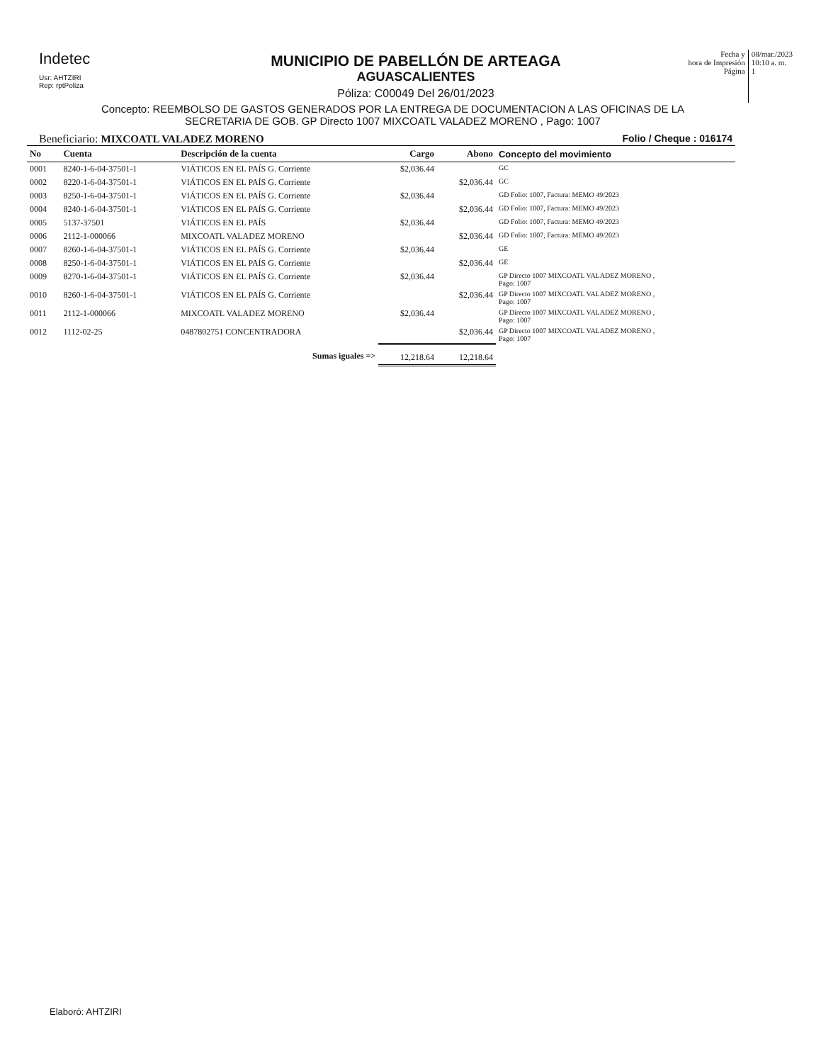Indetec
Usr: AHTZIRI
Rep: rptPoliza
MUNICIPIO DE PABELLÓN DE ARTEAGA
AGUASCALIENTES
Póliza: C00049 Del 26/01/2023
Fecha y
hora de Impresión
Página
08/mar./2023
10:10 a. m.
1
Concepto: REEMBOLSO DE GASTOS GENERADOS POR LA ENTREGA DE DOCUMENTACION A LAS OFICINAS DE LA SECRETARIA DE GOB. GP Directo 1007 MIXCOATL VALADEZ MORENO , Pago: 1007
Beneficiario: MIXCOATL VALADEZ MORENO Folio / Cheque : 016174
| No | Cuenta | Descripción de la cuenta | Cargo | Abono | Concepto del movimiento |
| --- | --- | --- | --- | --- | --- |
| 0001 | 8240-1-6-04-37501-1 | VIÁTICOS EN EL PAÍS G. Corriente | $2,036.44 | | GC |
| 0002 | 8220-1-6-04-37501-1 | VIÁTICOS EN EL PAÍS G. Corriente | | $2,036.44 | GC |
| 0003 | 8250-1-6-04-37501-1 | VIÁTICOS EN EL PAÍS G. Corriente | $2,036.44 | | GD Folio: 1007, Factura: MEMO 49/2023 |
| 0004 | 8240-1-6-04-37501-1 | VIÁTICOS EN EL PAÍS G. Corriente | | $2,036.44 | GD Folio: 1007, Factura: MEMO 49/2023 |
| 0005 | 5137-37501 | VIÁTICOS EN EL PAÍS | $2,036.44 | | GD Folio: 1007, Factura: MEMO 49/2023 |
| 0006 | 2112-1-000066 | MIXCOATL VALADEZ MORENO | | $2,036.44 | GD Folio: 1007, Factura: MEMO 49/2023 |
| 0007 | 8260-1-6-04-37501-1 | VIÁTICOS EN EL PAÍS G. Corriente | $2,036.44 | | GE |
| 0008 | 8250-1-6-04-37501-1 | VIÁTICOS EN EL PAÍS G. Corriente | | $2,036.44 | GE |
| 0009 | 8270-1-6-04-37501-1 | VIÁTICOS EN EL PAÍS G. Corriente | $2,036.44 | | GP Directo 1007 MIXCOATL VALADEZ MORENO , Pago: 1007 |
| 0010 | 8260-1-6-04-37501-1 | VIÁTICOS EN EL PAÍS G. Corriente | | $2,036.44 | GP Directo 1007 MIXCOATL VALADEZ MORENO , Pago: 1007 |
| 0011 | 2112-1-000066 | MIXCOATL VALADEZ MORENO | $2,036.44 | | GP Directo 1007 MIXCOATL VALADEZ MORENO , Pago: 1007 |
| 0012 | 1112-02-25 | 0487802751 CONCENTRADORA | | $2,036.44 | GP Directo 1007 MIXCOATL VALADEZ MORENO , Pago: 1007 |
| | | Sumas iguales => | 12,218.64 | 12,218.64 | |
Elaboró: AHTZIRI